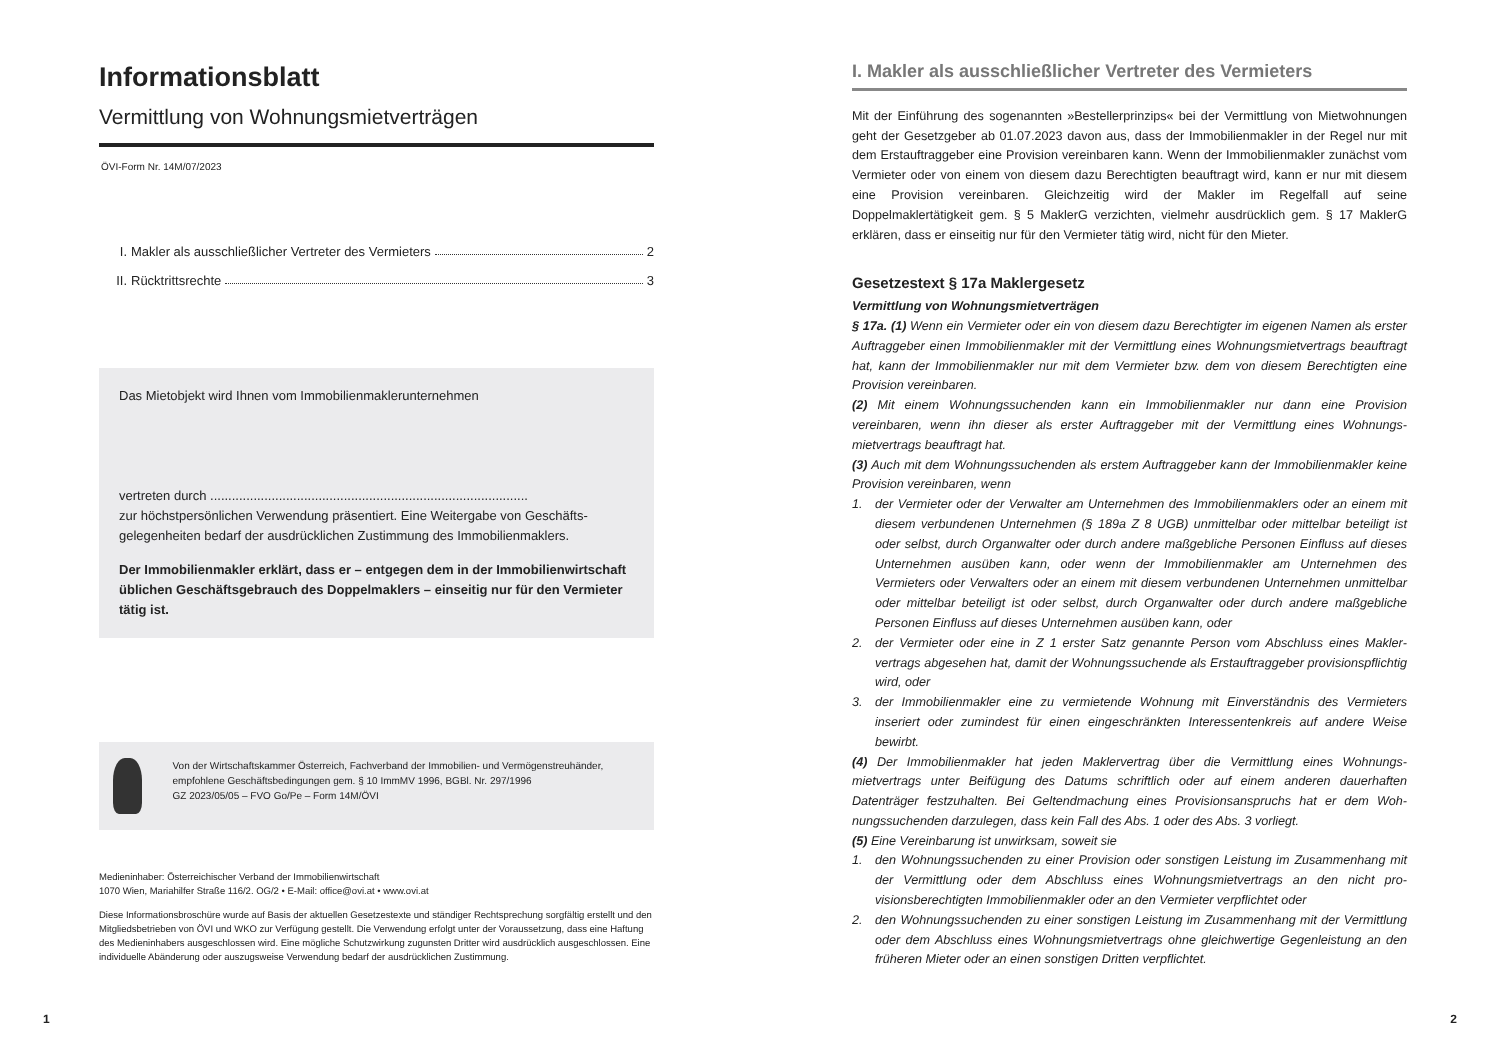Informationsblatt
Vermittlung von Wohnungsmietverträgen
ÖVI-Form Nr. 14M/07/2023
I. Makler als ausschließlicher Vertreter des Vermieters 2
II. Rücktrittsrechte 3
Das Mietobjekt wird Ihnen vom Immobilienmaklerunternehmen
vertreten durch ........................................................................................
zur höchstpersönlichen Verwendung präsentiert. Eine Weitergabe von Geschäfts­gelegenheiten bedarf der ausdrücklichen Zustimmung des Immobilienmaklers.
Der Immobilienmakler erklärt, dass er – entgegen dem in der Immobilienwirt­schaft üblichen Geschäftsgebrauch des Doppelmaklers – einseitig nur für den Vermieter tätig ist.
Von der Wirtschaftskammer Österreich, Fachverband der Immobilien- und Vermögenstreu­händer, empfohlene Geschäftsbedingungen gem. § 10 ImmMV 1996, BGBl. Nr. 297/1996
GZ 2023/05/05 – FVO Go/Pe – Form 14M/ÖVI
Medieninhaber: Österreichischer Verband der Immobilienwirtschaft
1070 Wien, Mariahilfer Straße 116/2. OG/2 • E-Mail: office@ovi.at • www.ovi.at
Diese Informationsbroschüre wurde auf Basis der aktuellen Gesetzestexte und ständiger Rechtsprechung sorgfältig er­stellt und den Mitgliedsbetrieben von ÖVI und WKO zur Verfügung gestellt. Die Verwendung erfolgt unter der Voraussetzung, dass eine Haftung des Medieninhabers ausgeschlossen wird. Eine mögliche Schutzwirkung zugunsten Dritter wird ausdrücklich ausgeschlossen. Eine individuelle Abänderung oder auszugsweise Verwendung bedarf der ausdrücklichen Zustimmung.
I. Makler als ausschließlicher Vertreter des Vermieters
Mit der Einführung des sogenannten »Bestellerprinzips« bei der Vermittlung von Miet­wohnungen geht der Gesetzgeber ab 01.07.2023 davon aus, dass der Immobilienmakler in der Regel nur mit dem Erstauftraggeber eine Provision vereinbaren kann. Wenn der Immobilienmakler zunächst vom Vermieter oder von einem von diesem dazu Berechtig­ten beauftragt wird, kann er nur mit diesem eine Provision vereinbaren. Gleichzeitig wird der Makler im Regelfall auf seine Doppelmaklertätigkeit gem. § 5 MaklerG verzichten, viel­mehr ausdrücklich gem. § 17 MaklerG erklären, dass er einseitig nur für den Vermieter tä­tig wird, nicht für den Mieter.
Gesetzestext § 17a Maklergesetz
Vermittlung von Wohnungsmietverträgen
§ 17a. (1) Wenn ein Vermieter oder ein von diesem dazu Berechtigter im eigenen Namen als erster Auftraggeber einen Immobilienmakler mit der Vermittlung eines Wohnungsmiet­vertrags beauftragt hat, kann der Immobilienmakler nur mit dem Vermieter bzw. dem von diesem Berechtigten eine Provision vereinbaren.
(2) Mit einem Wohnungssuchenden kann ein Immobilienmakler nur dann eine Provision vereinbaren, wenn ihn dieser als erster Auftraggeber mit der Vermittlung eines Wohnungs­mietvertrags beauftragt hat.
(3) Auch mit dem Wohnungssuchenden als erstem Auftraggeber kann der Immobilienmak­ler keine Provision vereinbaren, wenn
1. der Vermieter oder der Verwalter am Unternehmen des Immobilienmaklers oder an ei­nem mit diesem verbundenen Unternehmen (§ 189a Z 8 UGB) unmittelbar oder mittel­bar beteiligt ist oder selbst, durch Organwalter oder durch andere maßgebliche Perso­nen Einfluss auf dieses Unternehmen ausüben kann, oder wenn der Immobilienmakler am Unternehmen des Vermieters oder Verwalters oder an einem mit diesem verbunde­nen Unternehmen unmittelbar oder mittelbar beteiligt ist oder selbst, durch Organwal­ter oder durch andere maßgebliche Personen Einfluss auf dieses Unternehmen ausüben kann, oder
2. der Vermieter oder eine in Z 1 erster Satz genannte Person vom Abschluss eines Makler­vertrags abgesehen hat, damit der Wohnungssuchende als Erstauftraggeber provisions­pflichtig wird, oder
3. der Immobilienmakler eine zu vermietende Wohnung mit Einverständnis des Vermieters inseriert oder zumindest für einen eingeschränkten Interessentenkreis auf andere Weise bewirbt.
(4) Der Immobilienmakler hat jeden Maklervertrag über die Vermittlung eines Wohnungs­mietvertrags unter Beifügung des Datums schriftlich oder auf einem anderen dauerhaften Datenträger festzuhalten. Bei Geltendmachung eines Provisionsanspruchs hat er dem Woh­nungssuchenden darzulegen, dass kein Fall des Abs. 1 oder des Abs. 3 vorliegt.
(5) Eine Vereinbarung ist unwirksam, soweit sie
1. den Wohnungssuchenden zu einer Provision oder sonstigen Leistung im Zusammenhang mit der Vermittlung oder dem Abschluss eines Wohnungsmietvertrags an den nicht pro­visionsberechtigten Immobilienmakler oder an den Vermieter verpflichtet oder
2. den Wohnungssuchenden zu einer sonstigen Leistung im Zusammenhang mit der Ver­mittlung oder dem Abschluss eines Wohnungsmietvertrags ohne gleichwertige Gegen­leistung an den früheren Mieter oder an einen sonstigen Dritten verpflichtet.
1 2